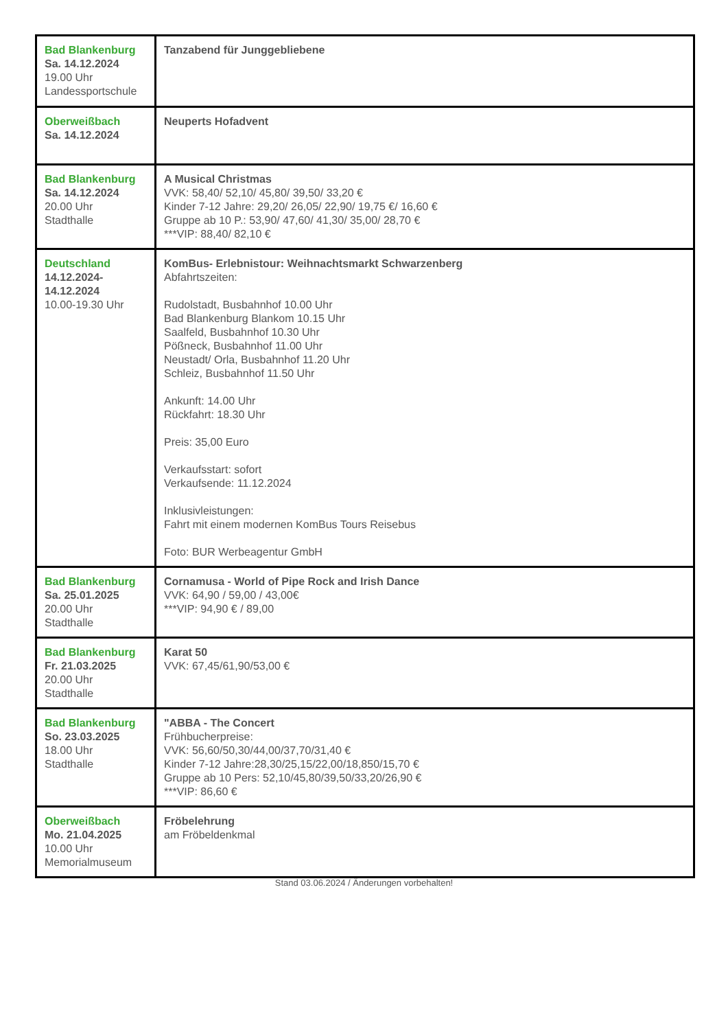| Bad Blankenburg Sa. 14.12.2024 19.00 Uhr Landessportschule | Tanzabend für Junggebliebene |
| Oberweißbach Sa. 14.12.2024 | Neuperts Hofadvent |
| Bad Blankenburg Sa. 14.12.2024 20.00 Uhr Stadthalle | A Musical Christmas VVK: 58,40/ 52,10/ 45,80/ 39,50/ 33,20 € Kinder 7-12 Jahre: 29,20/ 26,05/ 22,90/ 19,75 €/ 16,60 € Gruppe ab 10 P.: 53,90/ 47,60/ 41,30/ 35,00/ 28,70 € ***VIP: 88,40/ 82,10 € |
| Deutschland 14.12.2024- 14.12.2024 10.00-19.30 Uhr | KomBus- Erlebnistour: Weihnachtsmarkt Schwarzenberg Abfahrtszeiten: Rudolstadt, Busbahnhof 10.00 Uhr Bad Blankenburg Blankom 10.15 Uhr Saalfeld, Busbahnhof 10.30 Uhr Pößneck, Busbahnhof 11.00 Uhr Neustadt/ Orla, Busbahnhof 11.20 Uhr Schleiz, Busbahnhof 11.50 Uhr Ankunft: 14.00 Uhr Rückfahrt: 18.30 Uhr Preis: 35,00 Euro Verkaufsstart: sofort Verkaufsende: 11.12.2024 Inklusivleistungen: Fahrt mit einem modernen KomBus Tours Reisebus Foto: BUR Werbeagentur GmbH |
| Bad Blankenburg Sa. 25.01.2025 20.00 Uhr Stadthalle | Cornamusa - World of Pipe Rock and Irish Dance VVK: 64,90 / 59,00 / 43,00€ ***VIP: 94,90 € / 89,00 |
| Bad Blankenburg Fr. 21.03.2025 20.00 Uhr Stadthalle | Karat 50 VVK: 67,45/61,90/53,00 € |
| Bad Blankenburg So. 23.03.2025 18.00 Uhr Stadthalle | "ABBA - The Concert Frühbucherpreise: VVK: 56,60/50,30/44,00/37,70/31,40 € Kinder 7-12 Jahre:28,30/25,15/22,00/18,850/15,70 € Gruppe ab 10 Pers: 52,10/45,80/39,50/33,20/26,90 € ***VIP: 86,60 € |
| Oberweißbach Mo. 21.04.2025 10.00 Uhr Memorialmuseum | Fröbelehrung am Fröbeldenkmal |
Stand 03.06.2024 / Änderungen vorbehalten!